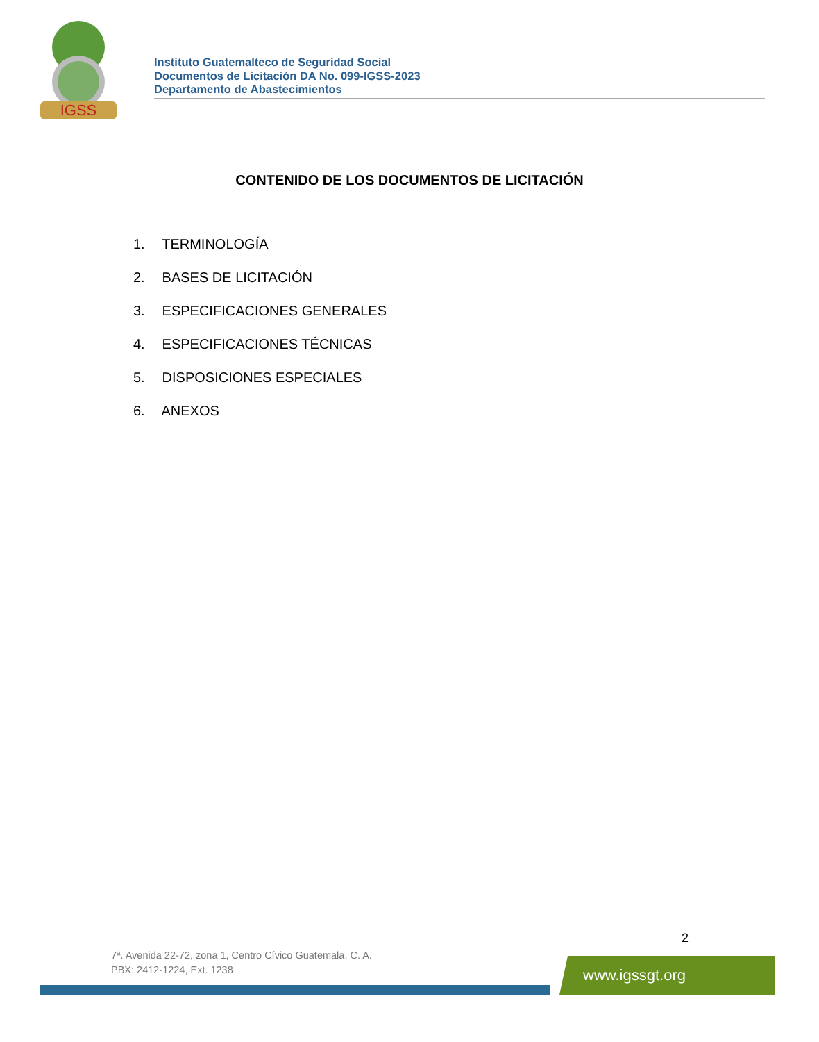IGSS
Instituto Guatemalteco de Seguridad Social
Documentos de Licitación DA No. 099-IGSS-2023
Departamento de Abastecimientos
CONTENIDO DE LOS DOCUMENTOS DE LICITACIÓN
1. TERMINOLOGÍA
2. BASES DE LICITACIÓN
3. ESPECIFICACIONES GENERALES
4. ESPECIFICACIONES TÉCNICAS
5. DISPOSICIONES ESPECIALES
6. ANEXOS
2
7ª. Avenida 22-72, zona 1, Centro Cívico Guatemala, C. A.
PBX: 2412-1224, Ext. 1238
www.igssgt.org